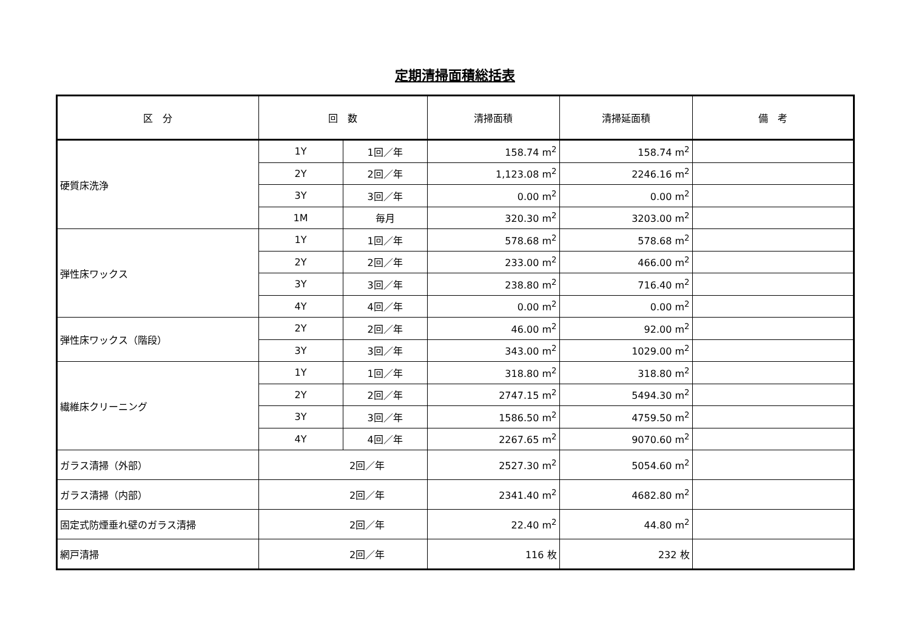定期清掃面積総括表
| 区 分 | 回 数 | | 清掃面積 | 清掃延面積 | 備 考 |
| --- | --- | --- | --- | --- | --- |
| 硬質床洗浄 | 1Y | 1回／年 | 158.74 m<sup>2</sup> | 158.74 m<sup>2</sup> | |
| | 2Y | 2回／年 | 1,123.08 m<sup>2</sup> | 2246.16 m<sup>2</sup> | |
| | 3Y | 3回／年 | 0.00 m<sup>2</sup> | 0.00 m<sup>2</sup> | |
| | 1M | 毎月 | 320.30 m<sup>2</sup> | 3203.00 m<sup>2</sup> | |
| 弾性床ワックス | 1Y | 1回／年 | 578.68 m<sup>2</sup> | 578.68 m<sup>2</sup> | |
| | 2Y | 2回／年 | 233.00 m<sup>2</sup> | 466.00 m<sup>2</sup> | |
| | 3Y | 3回／年 | 238.80 m<sup>2</sup> | 716.40 m<sup>2</sup> | |
| | 4Y | 4回／年 | 0.00 m<sup>2</sup> | 0.00 m<sup>2</sup> | |
| 弾性床ワックス（階段） | 2Y | 2回／年 | 46.00 m<sup>2</sup> | 92.00 m<sup>2</sup> | |
| | 3Y | 3回／年 | 343.00 m<sup>2</sup> | 1029.00 m<sup>2</sup> | |
| 繊維床クリーニング | 1Y | 1回／年 | 318.80 m<sup>2</sup> | 318.80 m<sup>2</sup> | |
| | 2Y | 2回／年 | 2747.15 m<sup>2</sup> | 5494.30 m<sup>2</sup> | |
| | 3Y | 3回／年 | 1586.50 m<sup>2</sup> | 4759.50 m<sup>2</sup> | |
| | 4Y | 4回／年 | 2267.65 m<sup>2</sup> | 9070.60 m<sup>2</sup> | |
| ガラス清掃（外部） | 2回／年 | | 2527.30 m<sup>2</sup> | 5054.60 m<sup>2</sup> | |
| ガラス清掃（内部） | 2回／年 | | 2341.40 m<sup>2</sup> | 4682.80 m<sup>2</sup> | |
| 固定式防煙垂れ壁のガラス清掃 | 2回／年 | | 22.40 m<sup>2</sup> | 44.80 m<sup>2</sup> | |
| 網戸清掃 | 2回／年 | | 116 枚 | 232 枚 | |